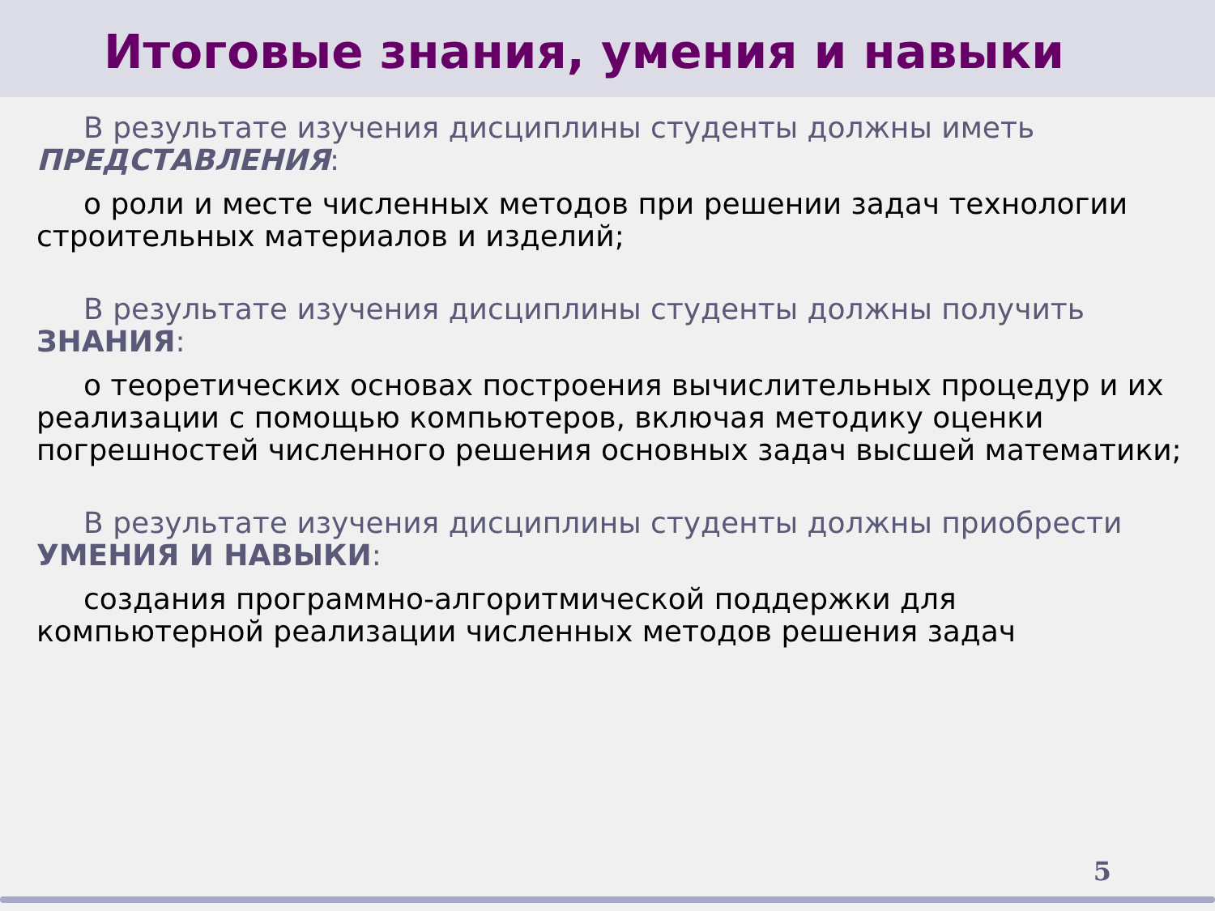Итоговые знания, умения и навыки
В результате изучения дисциплины студенты должны иметь ПРЕДСТАВЛЕНИЯ:
о роли и месте численных методов при решении задач технологии строительных материалов и изделий;
В результате изучения дисциплины студенты должны получить ЗНАНИЯ:
о теоретических основах построения вычислительных процедур и их реализации с помощью компьютеров, включая методику оценки погрешностей численного решения основных задач высшей математики;
В результате изучения дисциплины студенты должны приобрести УМЕНИЯ И НАВЫКИ:
создания программно-алгоритмической поддержки для компьютерной реализации численных методов решения задач
5